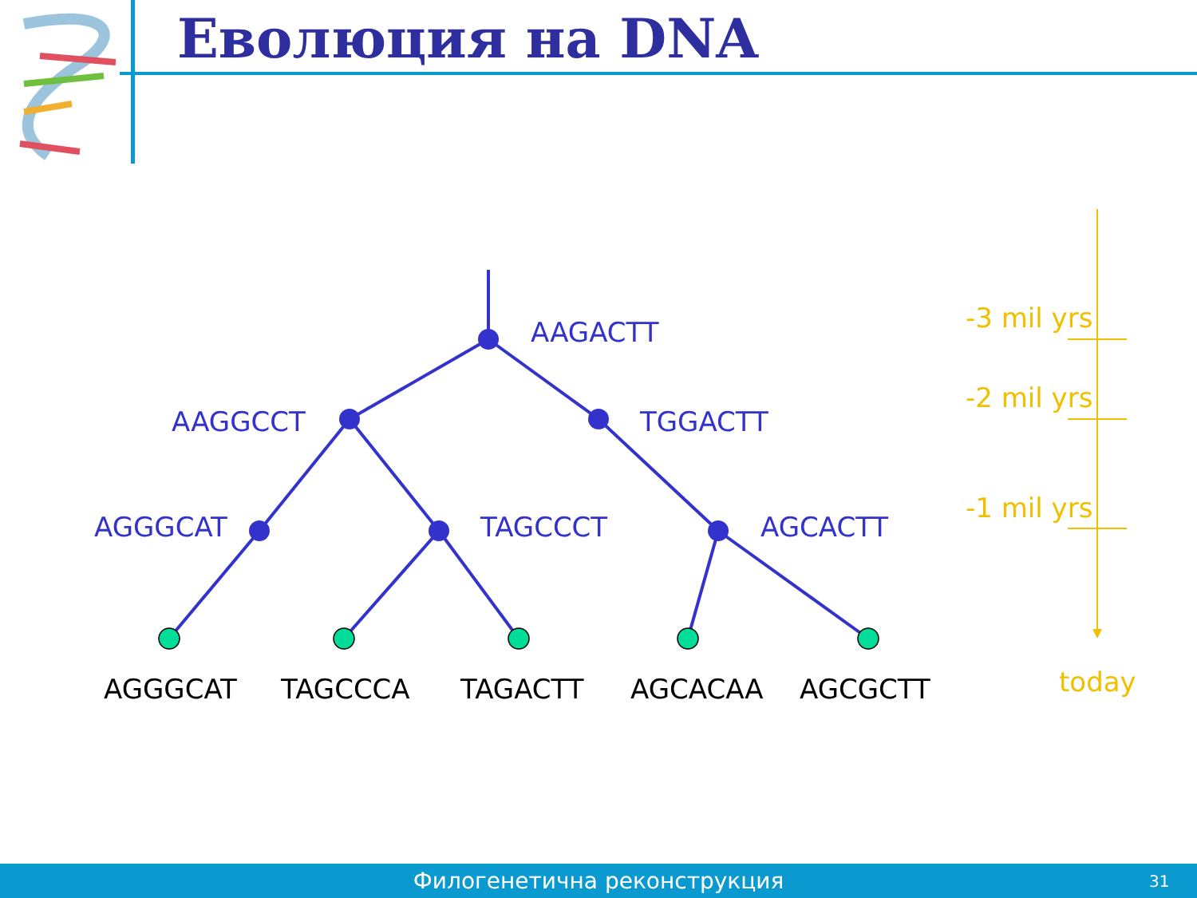Еволюция на DNA
AAGACTT
AAGGCCT
TGGACTT
AGGGCAT
TAGCCCT
AGCACTT
AGGGCAT
TAGCCCA
TAGACTT
AGCACAA
AGCGCTT
-3 mil yrs
-2 mil yrs
-1 mil yrs
today
Филогенетична реконструкция
31